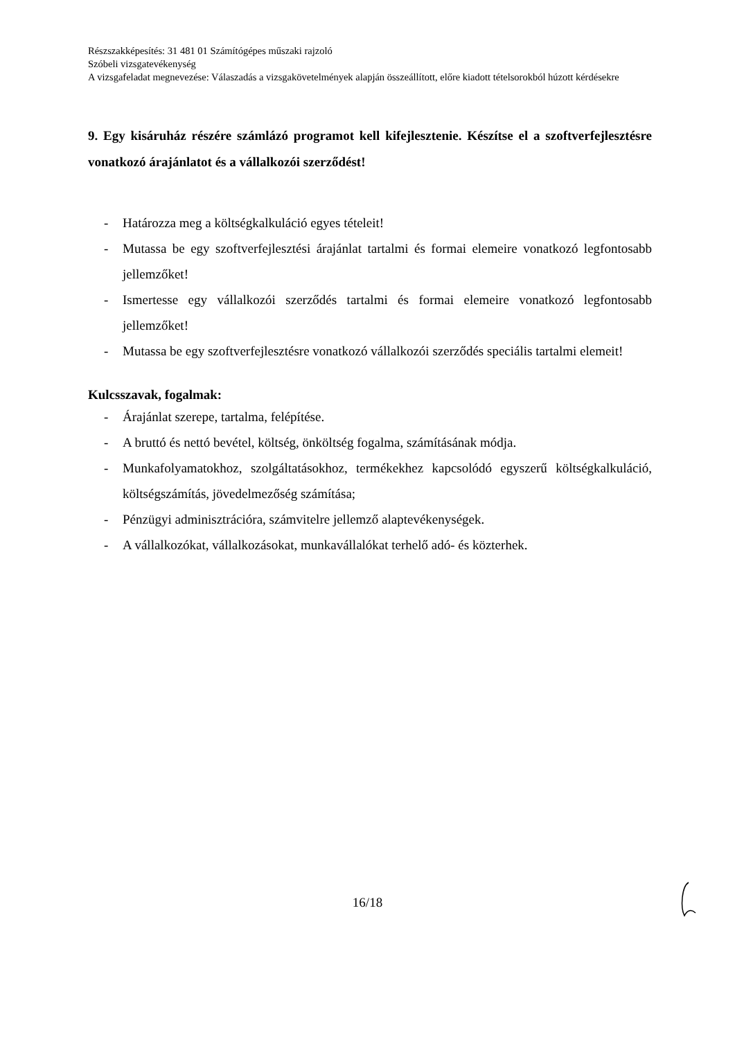Részszakképesítés: 31 481 01 Számítógépes műszaki rajzoló
Szóbeli vizsgatevékenység
A vizsgafeladat megnevezése: Válaszadás a vizsgakövetelmények alapján összeállított, előre kiadott tételsorokból húzott kérdésekre
9. Egy kisáruház részére számlázó programot kell kifejlesztenie. Készítse el a szoftverfejlesztésre vonatkozó árajánlatot és a vállalkozói szerződést!
- Határozza meg a költségkalkuláció egyes tételeit!
- Mutassa be egy szoftverfejlesztési árajánlat tartalmi és formai elemeire vonatkozó legfontosabb jellemzőket!
- Ismertesse egy vállalkozói szerződés tartalmi és formai elemeire vonatkozó legfontosabb jellemzőket!
- Mutassa be egy szoftverfejlesztésre vonatkozó vállalkozói szerződés speciális tartalmi elemeit!
Kulcsszavak, fogalmak:
- Árajánlat szerepe, tartalma, felépítése.
- A bruttó és nettó bevétel, költség, önköltség fogalma, számításának módja.
- Munkafolyamatokhoz, szolgáltatásokhoz, termékekhez kapcsolódó egyszerű költségkalkuláció, költségszámítás, jövedelmezőség számítása;
- Pénzügyi adminisztrációra, számvitelre jellemző alaptevékenységek.
- A vállalkozókat, vállalkozásokat, munkavállalókat terhelő adó- és közterhek.
16/18